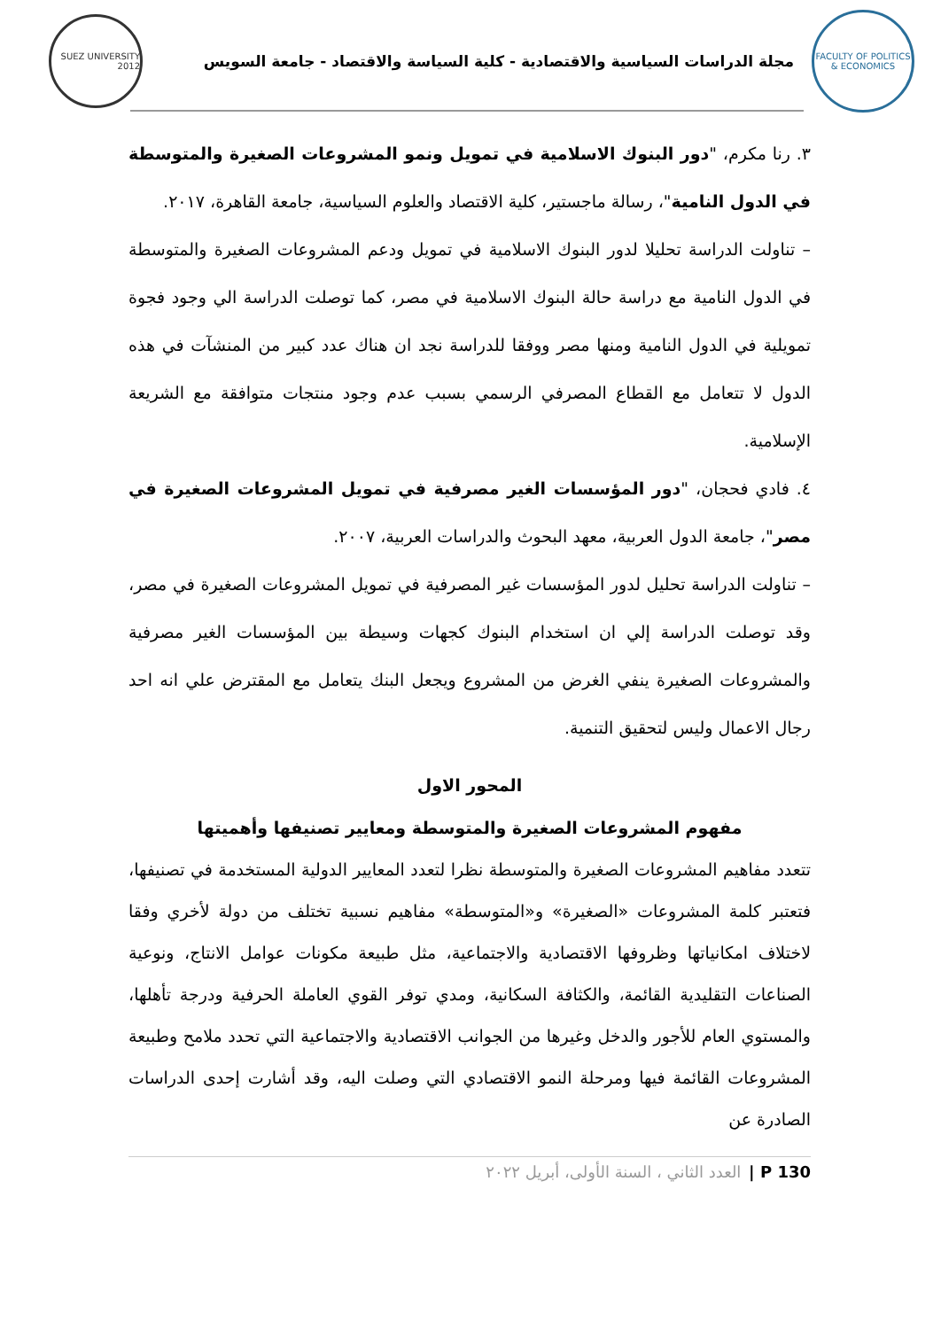FACULTY OF POLITICS & ECONOMICS
مجلة الدراسات السياسية والاقتصادية - كلية السياسة والاقتصاد - جامعة السويس
SUEZ UNIVERSITY 2012
٣. رنا مكرم، "دور البنوك الاسلامية في تمويل ونمو المشروعات الصغيرة والمتوسطة في الدول النامية"، رسالة ماجستير، كلية الاقتصاد والعلوم السياسية، جامعة القاهرة، ٢٠١٧.
– تناولت الدراسة تحليلا لدور البنوك الاسلامية في تمويل ودعم المشروعات الصغيرة والمتوسطة في الدول النامية مع دراسة حالة البنوك الاسلامية في مصر، كما توصلت الدراسة الي وجود فجوة تمويلية في الدول النامية ومنها مصر ووفقا للدراسة نجد ان هناك عدد كبير من المنشآت في هذه الدول لا تتعامل مع القطاع المصرفي الرسمي بسبب عدم وجود منتجات متوافقة مع الشريعة الإسلامية.
٤. فادي فحجان، "دور المؤسسات الغير مصرفية في تمويل المشروعات الصغيرة في مصر"، جامعة الدول العربية، معهد البحوث والدراسات العربية، ٢٠٠٧.
– تناولت الدراسة تحليل لدور المؤسسات غير المصرفية في تمويل المشروعات الصغيرة في مصر، وقد توصلت الدراسة إلي ان استخدام البنوك كجهات وسيطة بين المؤسسات الغير مصرفية والمشروعات الصغيرة ينفي الغرض من المشروع ويجعل البنك يتعامل مع المقترض علي انه احد رجال الاعمال وليس لتحقيق التنمية.
المحور الاول
مفهوم المشروعات الصغيرة والمتوسطة ومعايير تصنيفها وأهميتها
تتعدد مفاهيم المشروعات الصغيرة والمتوسطة نظرا لتعدد المعايير الدولية المستخدمة في تصنيفها، فتعتبر كلمة المشروعات «الصغيرة» و«المتوسطة» مفاهيم نسبية تختلف من دولة لأخري وفقا لاختلاف امكانياتها وظروفها الاقتصادية والاجتماعية، مثل طبيعة مكونات عوامل الانتاج، ونوعية الصناعات التقليدية القائمة، والكثافة السكانية، ومدي توفر القوي العاملة الحرفية ودرجة تأهلها، والمستوي العام للأجور والدخل وغيرها من الجوانب الاقتصادية والاجتماعية التي تحدد ملامح وطبيعة المشروعات القائمة فيها ومرحلة النمو الاقتصادي التي وصلت اليه، وقد أشارت إحدى الدراسات الصادرة عن
130 P | العدد الثاني ، السنة الأولى، أبريل ٢٠٢٢